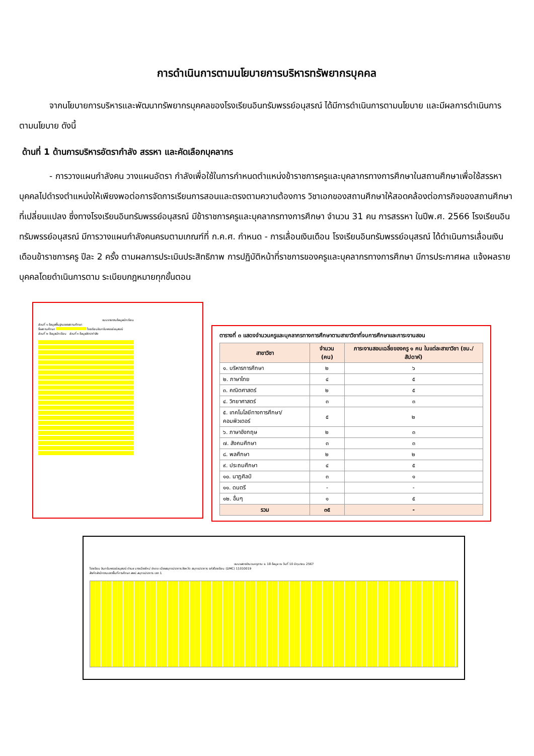การดำเนินการตามนโยบายการบริหารทรัพยากรบุคคล
จากนโยบายการบริหารและพัฒนาทรัพยากรบุคคลของโรงเรียนอินทรัมพรรย์อนุสรณ์ ได้มีการดำเนินการตามนโยบาย และมีผลการดำเนินการตามนโยบาย ดังนี้
ด้านที่ 1 ด้านการบริหารอัตรากำลัง สรรหา และคัดเลือกบุคลากร
- การวางแผนกำลังคน วางแผนอัตรา กำลังเพื่อใช้ในการกำหนดตำแหน่งข้าราชการครูและบุคลากรทางการศึกษาในสถานศึกษาเพื่อใช้สรรหาบุคคลไปดำรงตำแหน่งให้เพียงพอต่อการจัดการเรียนการสอนและตรงตามความต้องการ วิชาเอกของสถานศึกษาให้สอดคล้องต่อภารกิจของสถานศึกษาที่เปลี่ยนแปลง ซึ่งทางโรงเรียนอินทรัมพรรย์อนุสรณ์ มีข้าราชการครูและบุคลากรทางการศึกษา จำนวน 31 คน การสรรหา ในปีพ.ศ. 2566 โรงเรียนอินทรัมพรรย์อนุสรณ์ มีการวางแผนกำลังคนครบตามเกณฑ์ที่ ก.ค.ศ. กำหนด - การเลื่อนเงินเดือน โรงเรียนอินทรัมพรรย์อนุสรณ์ ได้ดำเนินการเลื่อนเงินเดือนข้าราชการครู ปีละ 2 ครั้ง ตามผลการประเมินประสิทธิภาพ การปฏิบัติหน้าที่ราชการของครูและบุคลากรทางการศึกษา มีการประกาศผล แจ้งผลรายบุคคลโดยดำเนินการตาม ระเบียบกฎหมายทุกขั้นตอน
แบบรายงานข้อมูลนักเรียน
ส่วนที่ ๑ ข้อมูลพื้นฐานของสถานศึกษา
ชื่อสถานศึกษา โรงเรียนอินทรัมพรรย์อนุสรณ์
ส่วนที่ ๒ ข้อมูลนักเรียน ส่วนที่ ๓ ข้อมูลอัตรากำลัง
ตารางที่ ๓ แสดงจำนวนครูและบุคลากรทางการศึกษาตามสาขาวิชาที่จบการศึกษาและภาระงานสอน
| สาขาวิชา | จำนวน (คน) | ภาระงานสอนเฉลี่ยของครู ๑ คน ในแต่ละสาขาวิชา (ชม./สัปดาห์) |
| --- | --- | --- |
| ๑. บริหารการศึกษา | ๒ | ๖ |
| ๒. ภาษาไทย | ๔ | ๕ |
| ๓. คณิตศาสตร์ | ๒ | ๕ |
| ๔. วิทยาศาสตร์ | ๓ | ๓ |
| ๕. เทคโนโลยีทางการศึกษา/คอมพิวเตอร์ | ๕ | ๒ |
| ๖. ภาษาอังกฤษ | ๒ | ๓ |
| ๗. สังคมศึกษา | ๓ | ๓ |
| ๘. พลศึกษา | ๒ | ๒ |
| ๙. ประถมศึกษา | ๔ | ๕ |
| ๑๐. นาฏศิลป์ | ๓ | ๑ |
| ๑๑. ดนตรี | - | - |
| ๑๒. อื่นๆ | ๑ | ๕ |
| รวม | ๓๕ | - |
แบบแสดงจำนวนครูตาม จ. 18 ข้อมูล ณ วันที่ 10 มิถุนายน 2567
โรงเรียน อินทรัมพรรย์อนุสรณ์ ตำบล บางเมืองใหม่ อำเภอ เมืองสมุทรปราการ จังหวัด สมุทรปราการ รหัสโรงเรียน (DMC) 11010019
สังกัดสำนักงานเขตพื้นที่การศึกษา สพป.สมุทรปราการ เขต 1